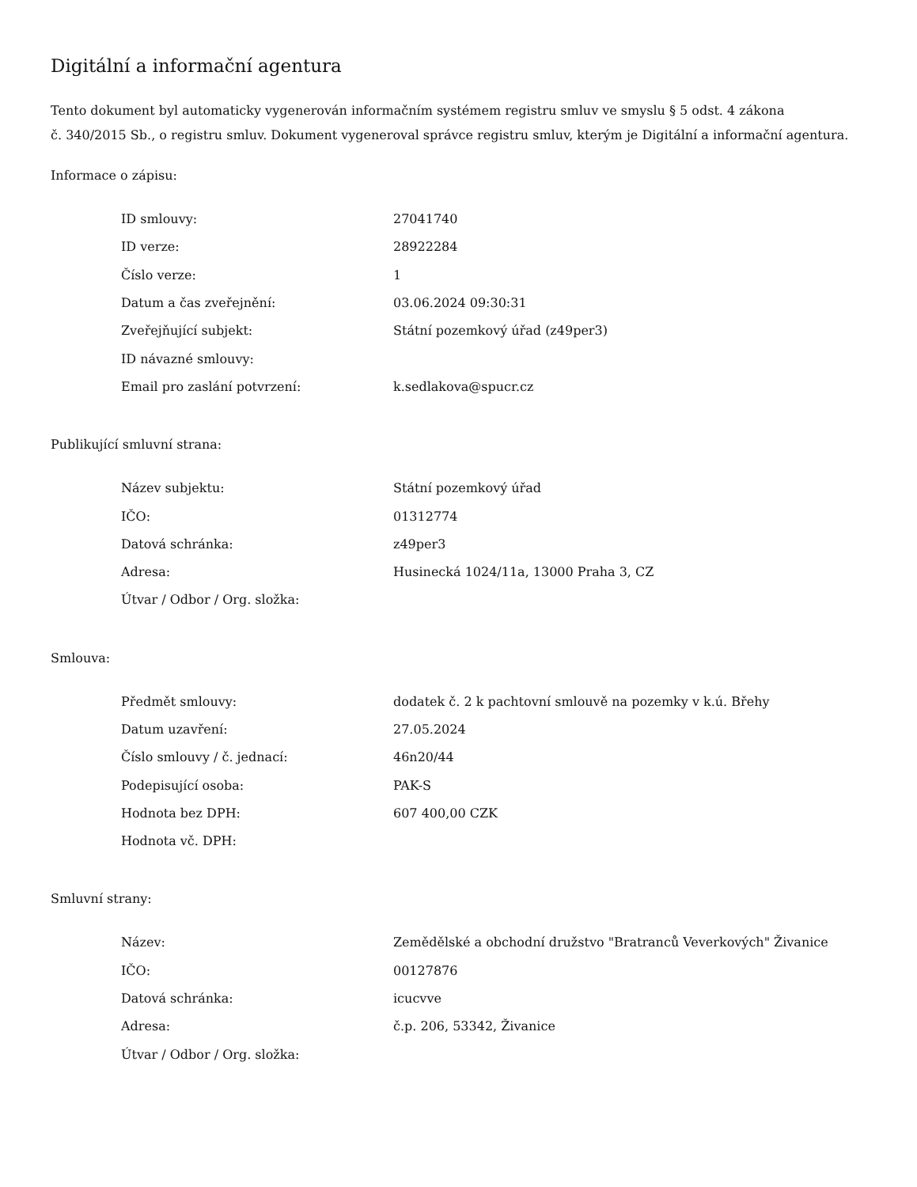Digitální a informační agentura
Tento dokument byl automaticky vygenerován informačním systémem registru smluv ve smyslu § 5 odst. 4 zákona
č. 340/2015 Sb., o registru smluv. Dokument vygeneroval správce registru smluv, kterým je Digitální a informační agentura.
Informace o zápisu:
| ID smlouvy: | 27041740 |
| ID verze: | 28922284 |
| Číslo verze: | 1 |
| Datum a čas zveřejnění: | 03.06.2024 09:30:31 |
| Zveřejňující subjekt: | Státní pozemkový úřad (z49per3) |
| ID návazné smlouvy: | |
| Email pro zaslání potvrzení: | k.sedlakova@spucr.cz |
Publikující smluvní strana:
| Název subjektu: | Státní pozemkový úřad |
| IČO: | 01312774 |
| Datová schránka: | z49per3 |
| Adresa: | Husinecká 1024/11a, 13000 Praha 3, CZ |
| Útvar / Odbor / Org. složka: | |
Smlouva:
| Předmět smlouvy: | dodatek č. 2 k pachtovní smlouvě na pozemky v k.ú. Břehy |
| Datum uzavření: | 27.05.2024 |
| Číslo smlouvy / č. jednací: | 46n20/44 |
| Podepisující osoba: | PAK-S |
| Hodnota bez DPH: | 607 400,00 CZK |
| Hodnota vč. DPH: | |
Smluvní strany:
| Název: | Zemědělské a obchodní družstvo "Bratranců Veverkových" Živanice |
| IČO: | 00127876 |
| Datová schránka: | icucvve |
| Adresa: | č.p. 206, 53342, Živanice |
| Útvar / Odbor / Org. složka: | |